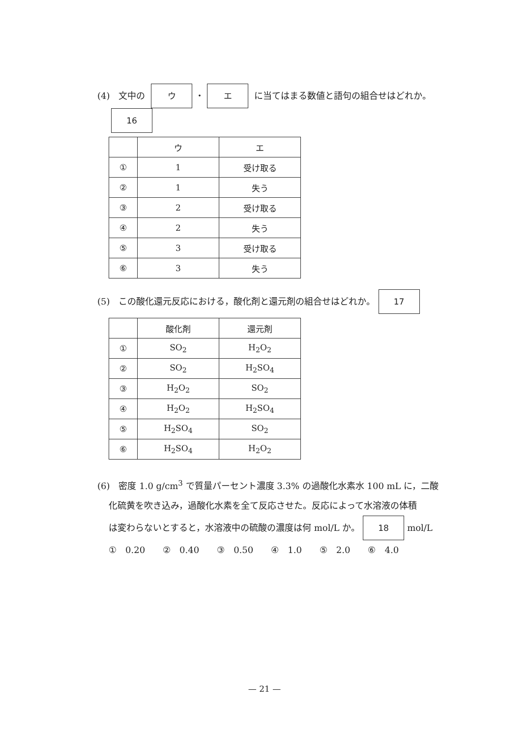(4)　文中の ウ ・ エ に当てはまる数値と語句の組合せはどれか。
16
| | ウ | エ |
| --- | --- | --- |
| ① | 1 | 受け取る |
| ② | 1 | 失う |
| ③ | 2 | 受け取る |
| ④ | 2 | 失う |
| ⑤ | 3 | 受け取る |
| ⑥ | 3 | 失う |
(5)　この酸化還元反応における，酸化剤と還元剤の組合せはどれか。 17
| | 酸化剤 | 還元剤 |
| --- | --- | --- |
| ① | SO<sub>2</sub> | H<sub>2</sub>O<sub>2</sub> |
| ② | SO<sub>2</sub> | H<sub>2</sub>SO<sub>4</sub> |
| ③ | H<sub>2</sub>O<sub>2</sub> | SO<sub>2</sub> |
| ④ | H<sub>2</sub>O<sub>2</sub> | H<sub>2</sub>SO<sub>4</sub> |
| ⑤ | H<sub>2</sub>SO<sub>4</sub> | SO<sub>2</sub> |
| ⑥ | H<sub>2</sub>SO<sub>4</sub> | H<sub>2</sub>O<sub>2</sub> |
(6)　密度 1.0 g/cm<sup>3</sup> で質量パーセント濃度 3.3% の過酸化水素水 100 mL に，二酸
化硫黄を吹き込み，過酸化水素を全て反応させた。反応によって水溶液の体積
は変わらないとすると，水溶液中の硫酸の濃度は何 mol/L か。 18 mol/L
①　0.20　　②　0.40　　③　0.50　　④　1.0　　⑤　2.0　　⑥　4.0
— 21 —